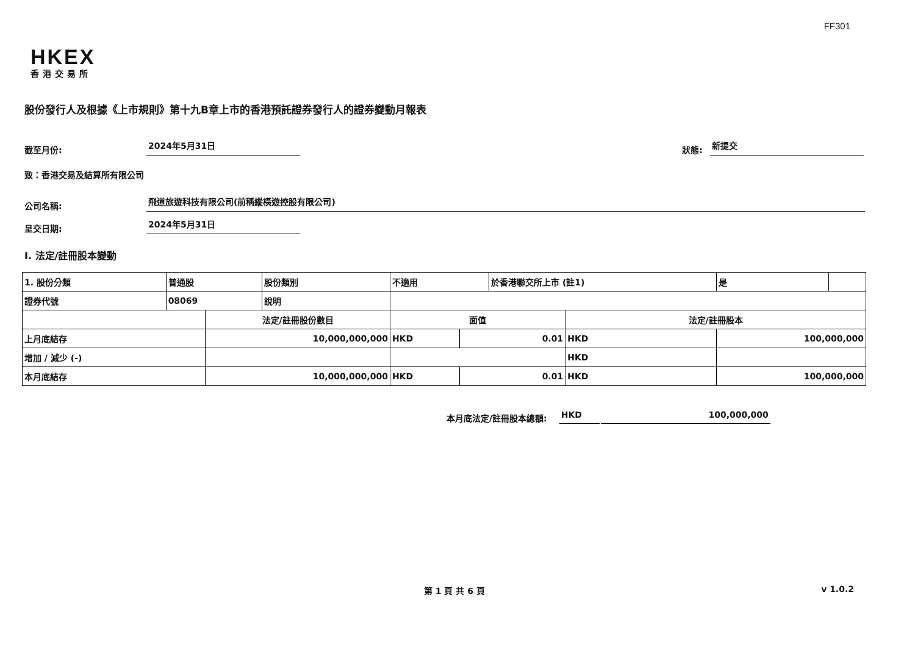FF301
HKEX
香港交易所
股份發行人及根據《上市規則》第十九B章上市的香港預託證券發行人的證券變動月報表
截至月份: 2024年5月31日 狀態: 新提交
致：香港交易及結算所有限公司
公司名稱: 飛道旅遊科技有限公司(前稱縱橫遊控股有限公司)
呈交日期: 2024年5月31日
I. 法定/註冊股本變動
| 1. 股份分類 | 普通股 | | 股份類別 | 不適用 | | 於香港聯交所上市 (註1) | | 是 | |
| 證券代號 | 08069 | | 說明 | | | | | | |
| | | 法定/註冊股份數目 | | 面值 | | | 法定/註冊股本 | | |
| 上月底結存 | | 10,000,000,000 | | HKD | 0.01 | | HKD | 100,000,000 | |
| 增加 / 減少 (-) | | | | | | | HKD | | |
| 本月底結存 | | 10,000,000,000 | | HKD | 0.01 | | HKD | 100,000,000 | |
本月底法定/註冊股本總額: HKD 100,000,000
第 1 頁 共 6 頁 v 1.0.2